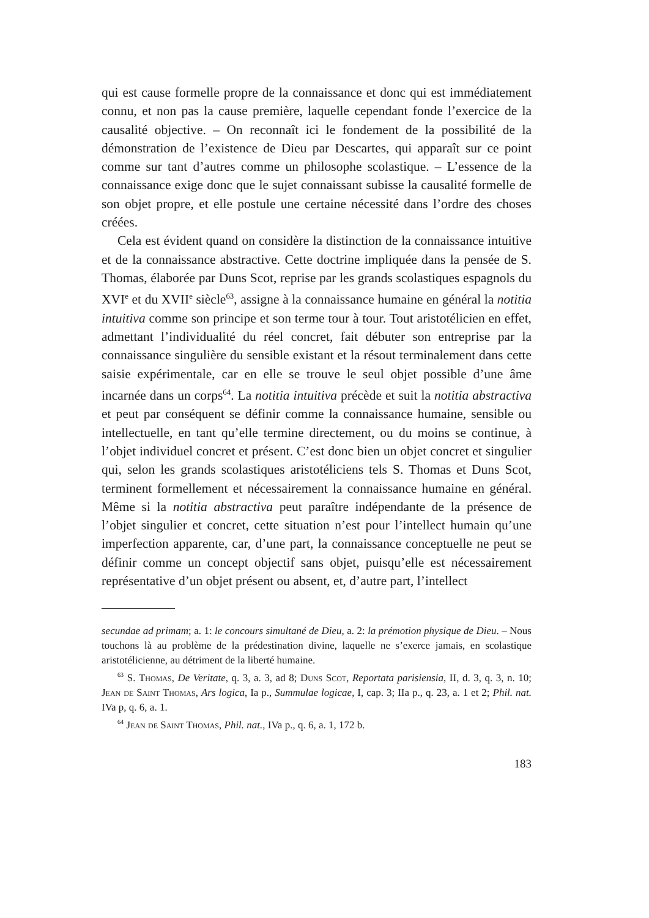qui est cause formelle propre de la connaissance et donc qui est immédiatement connu, et non pas la cause première, laquelle cependant fonde l’exercice de la causalité objective. – On reconnaît ici le fondement de la possibilité de la démonstration de l’existence de Dieu par Descartes, qui apparaît sur ce point comme sur tant d’autres comme un philosophe scolastique. – L’essence de la connaissance exige donc que le sujet connaissant subisse la causalité formelle de son objet propre, et elle postule une certaine nécessité dans l’ordre des choses créées.
Cela est évident quand on considère la distinction de la connaissance intuitive et de la connaissance abstractive. Cette doctrine impliquée dans la pensée de S. Thomas, élaborée par Duns Scot, reprise par les grands scolastiques espagnols du XVI<sup>e</sup> et du XVII<sup>e</sup> siècle<sup>63</sup>, assigne à la connaissance humaine en général la notitia intuitiva comme son principe et son terme tour à tour. Tout aristotélicien en effet, admettant l’individualité du réel concret, fait débuter son entreprise par la connaissance singulière du sensible existant et la résout terminalement dans cette saisie expérimentale, car en elle se trouve le seul objet possible d’une âme incarnée dans un corps<sup>64</sup>. La notitia intuitiva précède et suit la notitia abstractiva et peut par conséquent se définir comme la connaissance humaine, sensible ou intellectuelle, en tant qu’elle termine directement, ou du moins se continue, à l’objet individuel concret et présent. C’est donc bien un objet concret et singulier qui, selon les grands scolastiques aristotéliciens tels S. Thomas et Duns Scot, terminent formellement et nécessairement la connaissance humaine en général. Même si la notitia abstractiva peut paraître indépendante de la présence de l’objet singulier et concret, cette situation n’est pour l’intellect humain qu’une imperfection apparente, car, d’une part, la connaissance conceptuelle ne peut se définir comme un concept objectif sans objet, puisqu’elle est nécessairement représentative d’un objet présent ou absent, et, d’autre part, l’intellect
secundae ad primam; a. 1: le concours simultané de Dieu, a. 2: la prémotion physique de Dieu. – Nous touchons là au problème de la prédestination divine, laquelle ne s’exerce jamais, en scolastique aristotélicienne, au détriment de la liberté humaine.
<sup>63</sup> S. Thomas, De Veritate, q. 3, a. 3, ad 8; Duns Scot, Reportata parisiensia, II, d. 3, q. 3, n. 10; Jean de Saint Thomas, Ars logica, Ia p., Summulae logicae, I, cap. 3; IIa p., q. 23, a. 1 et 2; Phil. nat. IVa p, q. 6, a. 1.
<sup>64</sup> Jean de Saint Thomas, Phil. nat., IVa p., q. 6, a. 1, 172 b.
183